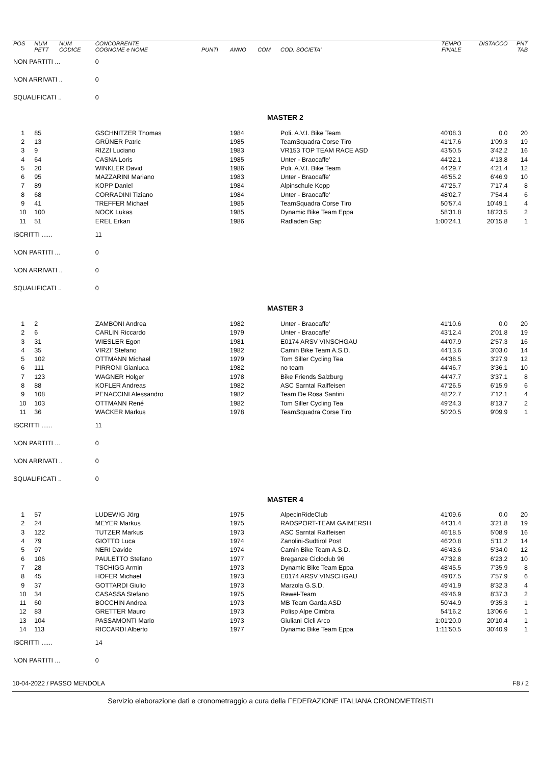| POS | NUM PETT | NUM CODICE | CONCORRENTE COGNOME e NOME | PUNTI | ANNO | COM | COD. SOCIETA' | TEMPO FINALE | DISTACCO | PNT TAB |
| --- | --- | --- | --- | --- | --- | --- | --- | --- | --- | --- |
| NON PARTITI ... | | | 0 | | | | | | | |
| NON ARRIVATI .. | | | 0 | | | | | | | |
| SQUALIFICATI .. | | | 0 | | | | | | | |
| MASTER 2 | | | | | | | | | | |
| 1 | 85 | | GSCHNITZER Thomas | | 1984 | | Poli. A.V.I. Bike Team | 40'08.3 | 0.0 | 20 |
| 2 | 13 | | GRÜNER Patric | | 1985 | | TeamSquadra Corse Tiro | 41'17.6 | 1'09.3 | 19 |
| 3 | 9 | | RIZZI Luciano | | 1983 | | VR153 TOP TEAM RACE ASD | 43'50.5 | 3'42.2 | 16 |
| 4 | 64 | | CASNA Loris | | 1985 | | Unter - Braocaffe' | 44'22.1 | 4'13.8 | 14 |
| 5 | 20 | | WINKLER David | | 1986 | | Poli. A.V.I. Bike Team | 44'29.7 | 4'21.4 | 12 |
| 6 | 95 | | MAZZARINI Mariano | | 1983 | | Unter - Braocaffe' | 46'55.2 | 6'46.9 | 10 |
| 7 | 89 | | KOPP Daniel | | 1984 | | Alpinschule Kopp | 47'25.7 | 7'17.4 | 8 |
| 8 | 68 | | CORRADINI Tiziano | | 1984 | | Unter - Braocaffe' | 48'02.7 | 7'54.4 | 6 |
| 9 | 41 | | TREFFER Michael | | 1985 | | TeamSquadra Corse Tiro | 50'57.4 | 10'49.1 | 4 |
| 10 | 100 | | NOCK Lukas | | 1985 | | Dynamic Bike Team Eppa | 58'31.8 | 18'23.5 | 2 |
| 11 | 51 | | EREL Erkan | | 1986 | | Radladen Gap | 1:00'24.1 | 20'15.8 | 1 |
| ISCRITTI ...... | | | 11 | | | | | | | |
| NON PARTITI ... | | | 0 | | | | | | | |
| NON ARRIVATI .. | | | 0 | | | | | | | |
| SQUALIFICATI .. | | | 0 | | | | | | | |
| MASTER 3 | | | | | | | | | | |
| 1 | 2 | | ZAMBONI Andrea | | 1982 | | Unter - Braocaffe' | 41'10.6 | 0.0 | 20 |
| 2 | 6 | | CARLIN Riccardo | | 1979 | | Unter - Braocaffe' | 43'12.4 | 2'01.8 | 19 |
| 3 | 31 | | WIESLER Egon | | 1981 | | E0174 ARSV VINSCHGAU | 44'07.9 | 2'57.3 | 16 |
| 4 | 35 | | VIRZI' Stefano | | 1982 | | Camin Bike Team A.S.D. | 44'13.6 | 3'03.0 | 14 |
| 5 | 102 | | OTTMANN Michael | | 1979 | | Tom Siller Cycling Tea | 44'38.5 | 3'27.9 | 12 |
| 6 | 111 | | PIRRONI Gianluca | | 1982 | | no team | 44'46.7 | 3'36.1 | 10 |
| 7 | 123 | | WAGNER Holger | | 1978 | | Bike Friends Salzburg | 44'47.7 | 3'37.1 | 8 |
| 8 | 88 | | KOFLER Andreas | | 1982 | | ASC Sarntal Raiffeisen | 47'26.5 | 6'15.9 | 6 |
| 9 | 108 | | PENACCINI Alessandro | | 1982 | | Team De Rosa Santini | 48'22.7 | 7'12.1 | 4 |
| 10 | 103 | | OTTMANN René | | 1982 | | Tom Siller Cycling Tea | 49'24.3 | 8'13.7 | 2 |
| 11 | 36 | | WACKER Markus | | 1978 | | TeamSquadra Corse Tiro | 50'20.5 | 9'09.9 | 1 |
| ISCRITTI ...... | | | 11 | | | | | | | |
| NON PARTITI ... | | | 0 | | | | | | | |
| NON ARRIVATI .. | | | 0 | | | | | | | |
| SQUALIFICATI .. | | | 0 | | | | | | | |
| MASTER 4 | | | | | | | | | | |
| 1 | 57 | | LUDEWIG Jörg | | 1975 | | AlpecinRideClub | 41'09.6 | 0.0 | 20 |
| 2 | 24 | | MEYER Markus | | 1975 | | RADSPORT-TEAM GAIMERSH | 44'31.4 | 3'21.8 | 19 |
| 3 | 122 | | TUTZER Markus | | 1973 | | ASC Sarntal Raiffeisen | 46'18.5 | 5'08.9 | 16 |
| 4 | 79 | | GIOTTO Luca | | 1974 | | Zanolini-Sudtirol Post | 46'20.8 | 5'11.2 | 14 |
| 5 | 97 | | NERI Davide | | 1974 | | Camin Bike Team A.S.D. | 46'43.6 | 5'34.0 | 12 |
| 6 | 106 | | PAULETTO Stefano | | 1977 | | Breganze Cicloclub 96 | 47'32.8 | 6'23.2 | 10 |
| 7 | 28 | | TSCHIGG Armin | | 1973 | | Dynamic Bike Team Eppa | 48'45.5 | 7'35.9 | 8 |
| 8 | 45 | | HOFER Michael | | 1973 | | E0174 ARSV VINSCHGAU | 49'07.5 | 7'57.9 | 6 |
| 9 | 37 | | GOTTARDI Giulio | | 1973 | | Marzola G.S.D. | 49'41.9 | 8'32.3 | 4 |
| 10 | 34 | | CASASSA Stefano | | 1975 | | Rewel-Team | 49'46.9 | 8'37.3 | 2 |
| 11 | 60 | | BOCCHIN Andrea | | 1973 | | MB Team Garda ASD | 50'44.9 | 9'35.3 | 1 |
| 12 | 83 | | GRETTER Mauro | | 1973 | | Polisp Alpe Cimbra | 54'16.2 | 13'06.6 | 1 |
| 13 | 104 | | PASSAMONTI Mario | | 1973 | | Giuliani Cicli Arco | 1:01'20.0 | 20'10.4 | 1 |
| 14 | 113 | | RICCARDI Alberto | | 1977 | | Dynamic Bike Team Eppa | 1:11'50.5 | 30'40.9 | 1 |
| ISCRITTI ...... | | | 14 | | | | | | | |
| NON PARTITI ... | | | 0 | | | | | | | |
10-04-2022 / PASSO MENDOLA F8 / 2
Servizio elaborazione dati e cronometraggio a cura della FEDERAZIONE ITALIANA CRONOMETRISTI